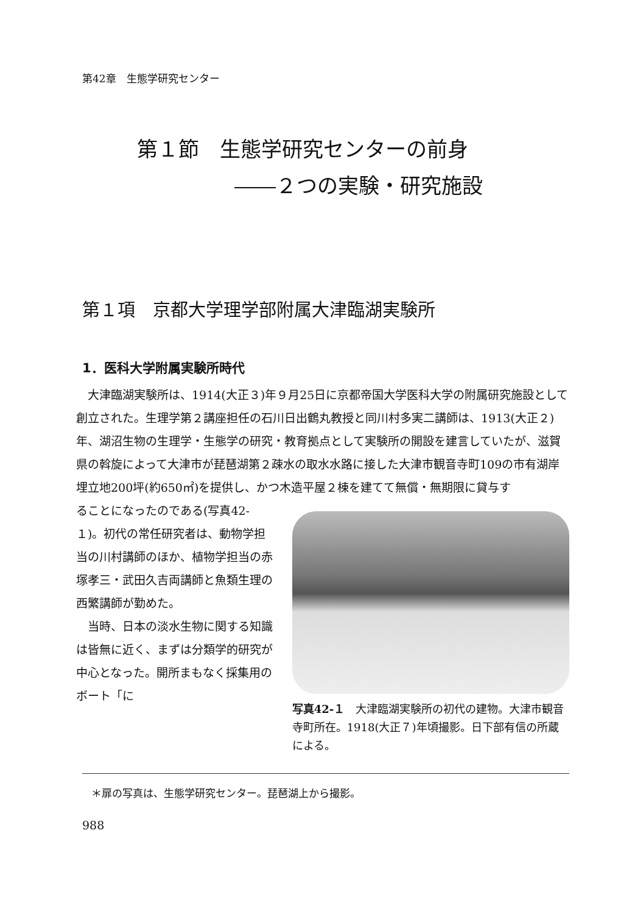第42章　生態学研究センター
第１節　生態学研究センターの前身
――２つの実験・研究施設
第１項　京都大学理学部附属大津臨湖実験所
1．医科大学附属実験所時代
大津臨湖実験所は、1914(大正３)年９月25日に京都帝国大学医科大学の附属研究施設として創立された。生理学第２講座担任の石川日出鶴丸教授と同川村多実二講師は、1913(大正２)年、湖沼生物の生理学・生態学の研究・教育拠点として実験所の開設を建言していたが、滋賀県の斡旋によって大津市が琵琶湖第２疎水の取水水路に接した大津市観音寺町109の市有湖岸埋立地200坪(約650㎡)を提供し、かつ木造平屋２棟を建てて無償・無期限に貸与す
ることになったのである(写真42-１)。初代の常任研究者は、動物学担当の川村講師のほか、植物学担当の赤塚孝三・武田久吉両講師と魚類生理の西繁講師が勤めた。
当時、日本の淡水生物に関する知識は皆無に近く、まずは分類学的研究が中心となった。開所まもなく採集用のボート「に
写真42-１　大津臨湖実験所の初代の建物。大津市観音寺町所在。1918(大正７)年頃撮影。日下部有信の所蔵による。
＊扉の写真は、生態学研究センター。琵琶湖上から撮影。
988